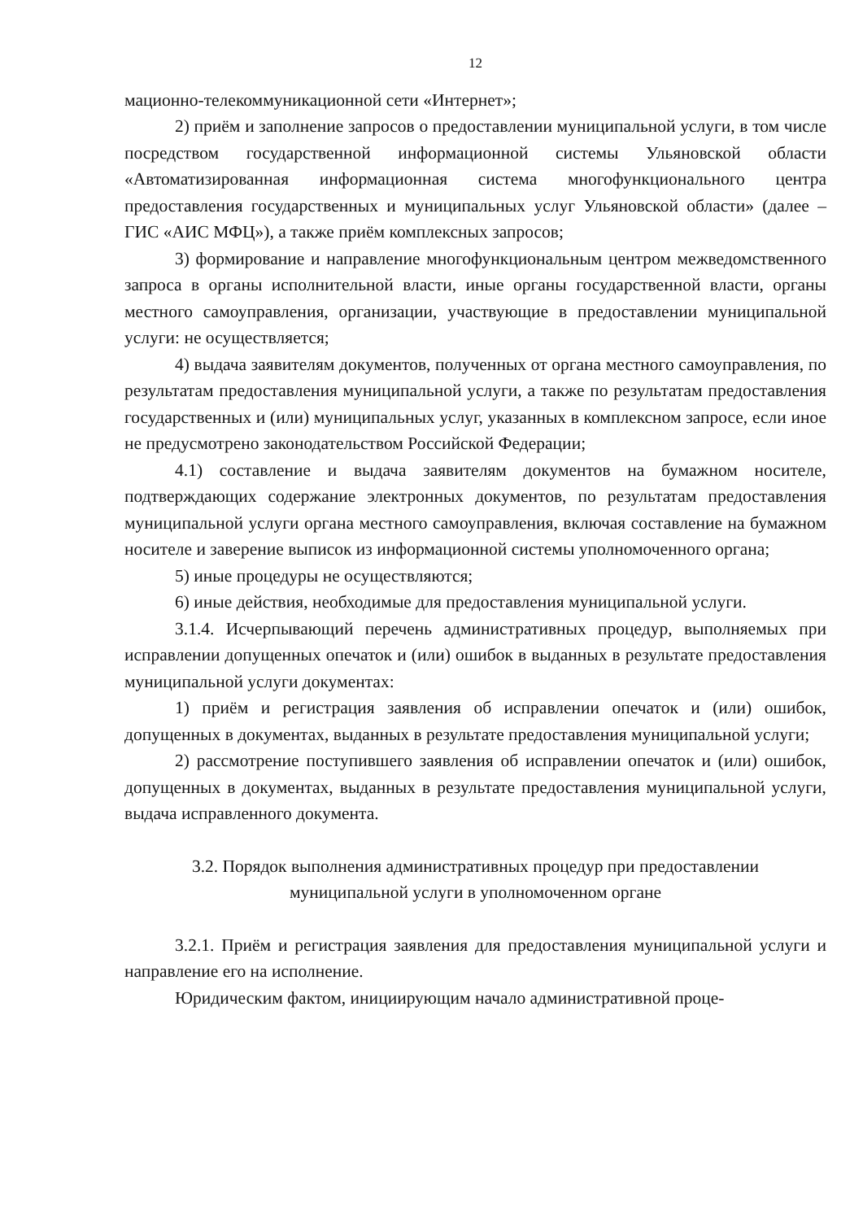12
мационно-телекоммуникационной сети «Интернет»;
2) приём и заполнение запросов о предоставлении муниципальной услуги, в том числе посредством государственной информационной системы Ульяновской области «Автоматизированная информационная система многофункционального центра предоставления государственных и муниципальных услуг Ульяновской области» (далее – ГИС «АИС МФЦ»), а также приём комплексных запросов;
3) формирование и направление многофункциональным центром межведомственного запроса в органы исполнительной власти, иные органы государственной власти, органы местного самоуправления, организации, участвующие в предоставлении муниципальной услуги: не осуществляется;
4) выдача заявителям документов, полученных от органа местного самоуправления, по результатам предоставления муниципальной услуги, а также по результатам предоставления государственных и (или) муниципальных услуг, указанных в комплексном запросе, если иное не предусмотрено законодательством Российской Федерации;
4.1) составление и выдача заявителям документов на бумажном носителе, подтверждающих содержание электронных документов, по результатам предоставления муниципальной услуги органа местного самоуправления, включая составление на бумажном носителе и заверение выписок из информационной системы уполномоченного органа;
5) иные процедуры не осуществляются;
6) иные действия, необходимые для предоставления муниципальной услуги.
3.1.4. Исчерпывающий перечень административных процедур, выполняемых при исправлении допущенных опечаток и (или) ошибок в выданных в результате предоставления муниципальной услуги документах:
1) приём и регистрация заявления об исправлении опечаток и (или) ошибок, допущенных в документах, выданных в результате предоставления муниципальной услуги;
2) рассмотрение поступившего заявления об исправлении опечаток и (или) ошибок, допущенных в документах, выданных в результате предоставления муниципальной услуги, выдача исправленного документа.
3.2. Порядок выполнения административных процедур при предоставлении
муниципальной услуги в уполномоченном органе
3.2.1. Приём и регистрация заявления для предоставления муниципальной услуги и направление его на исполнение.
Юридическим фактом, инициирующим начало административной проце-